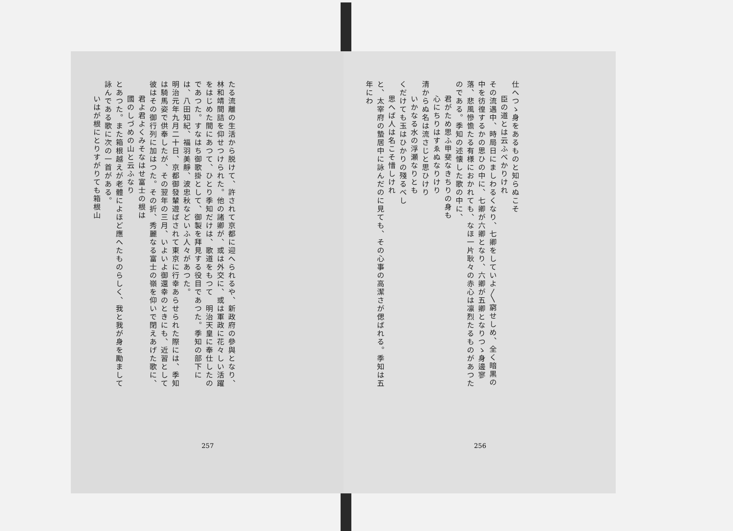仕へつゝ身をあるものと知らぬこそ
臣の道とは云ふべかりけれ
その流遇中、時局日にましわるくなり、七卿をしていよ〳〵窮せしめ、全く暗黒の中を彷徨するかの思ひの中に、七卿が六卿となり、六卿が五卿となりつゝ身邊寥落、悲風慘憺たる有様におかれても、なほ一片耿々の赤心は凛烈たるものがあつたのである。季知の述懐した歌の中に、
君がため思ふ甲斐なきちりの身も
心にちりはすゑぬなりけり
清からぬ名は流さじと思ひけり
いかなる水の浮瀬なりとも
くだけても玉はひかりの殘るべし
思へば人は名こそ惜しけれ
と、太宰府の蟄居中に詠んだのに見ても、その心事の高潔さが偲ばれる。季知は五年にわ
256
たる流離の生活から脱けて、許されて京都に迎へられるや、新政府の參與となり、林和靖間詰を仰せつけられた。他の諸卿が、或は外交に、或は軍政に花々しい活躍をはじめた間にあつて、ひとり季知だけは、歌道をもつて　明治天皇に奉仕したのであつた。すなはち御歌掛として、御製を拜見する役目であつた。季知の部下には、八田知紀、福羽美靜、波忠秋などいふ人々があつた。
明治元年九月二十日、京都御發輦遊ばされて東京に行幸あらせられた際には、季知は騎馬姿で供奉したが、その翌年の三月、いよいよ御還幸のときにも、近習として彼はその御行列に加はつた。その折、秀麗なる富士の嶺を仰いで閉えあげた歌に、
君よ君よくみそなはせ富士の根は
國のしづめの山と云ふなり
とあつた。また箱根越えが老體によほど應へたものらしく、我と我が身を勵まして詠んである歌に次の一首がある。
いはが根にとりすがりても箱根山
257